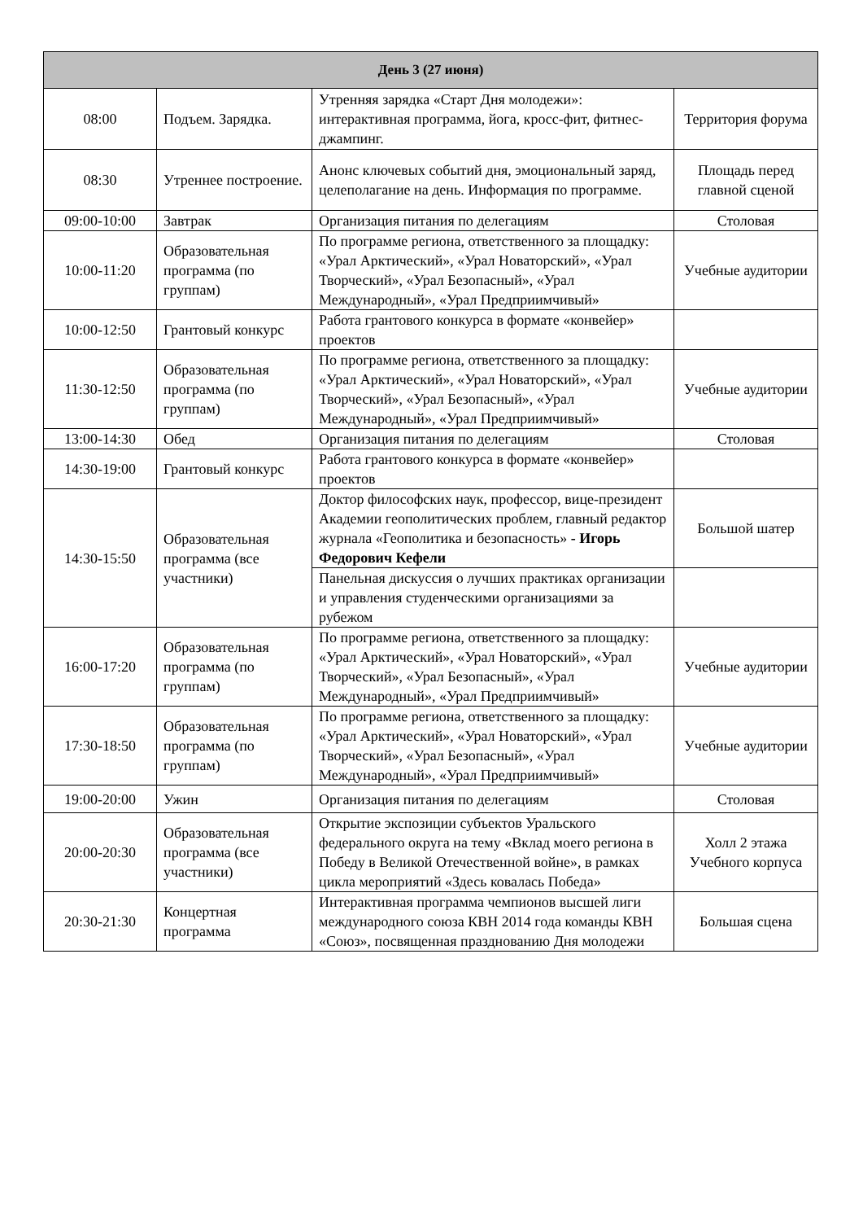| День 3 (27 июня) | | | |
| --- | --- | --- | --- |
| 08:00 | Подъем. Зарядка. | Утренняя зарядка «Старт Дня молодежи»: интерактивная программа, йога, кросс-фит, фитнес-джампинг. | Территория форума |
| 08:30 | Утреннее построение. | Анонс ключевых событий дня, эмоциональный заряд, целеполагание на день. Информация по программе. | Площадь перед главной сценой |
| 09:00-10:00 | Завтрак | Организация питания по делегациям | Столовая |
| 10:00-11:20 | Образовательная программа (по группам) | По программе региона, ответственного за площадку: «Урал Арктический», «Урал Новаторский», «Урал Творческий», «Урал Безопасный», «Урал Международный», «Урал Предприимчивый» | Учебные аудитории |
| 10:00-12:50 | Грантовый конкурс | Работа грантового конкурса в формате «конвейер» проектов | |
| 11:30-12:50 | Образовательная программа (по группам) | По программе региона, ответственного за площадку: «Урал Арктический», «Урал Новаторский», «Урал Творческий», «Урал Безопасный», «Урал Международный», «Урал Предприимчивый» | Учебные аудитории |
| 13:00-14:30 | Обед | Организация питания по делегациям | Столовая |
| 14:30-19:00 | Грантовый конкурс | Работа грантового конкурса в формате «конвейер» проектов | |
| 14:30-15:50 | Образовательная программа (все участники) | Доктор философских наук, профессор, вице-президент Академии геополитических проблем, главный редактор журнала «Геополитика и безопасность» - Игорь Федорович Кефели | Большой шатер |
| | | Панельная дискуссия о лучших практиках организации и управления студенческими организациями за рубежом | |
| 16:00-17:20 | Образовательная программа (по группам) | По программе региона, ответственного за площадку: «Урал Арктический», «Урал Новаторский», «Урал Творческий», «Урал Безопасный», «Урал Международный», «Урал Предприимчивый» | Учебные аудитории |
| 17:30-18:50 | Образовательная программа (по группам) | По программе региона, ответственного за площадку: «Урал Арктический», «Урал Новаторский», «Урал Творческий», «Урал Безопасный», «Урал Международный», «Урал Предприимчивый» | Учебные аудитории |
| 19:00-20:00 | Ужин | Организация питания по делегациям | Столовая |
| 20:00-20:30 | Образовательная программа (все участники) | Открытие экспозиции субъектов Уральского федерального округа на тему «Вклад моего региона в Победу в Великой Отечественной войне», в рамках цикла мероприятий «Здесь ковалась Победа» | Холл 2 этажа Учебного корпуса |
| 20:30-21:30 | Концертная программа | Интерактивная программа чемпионов высшей лиги международного союза КВН 2014 года команды КВН «Союз», посвященная празднованию Дня молодежи | Большая сцена |